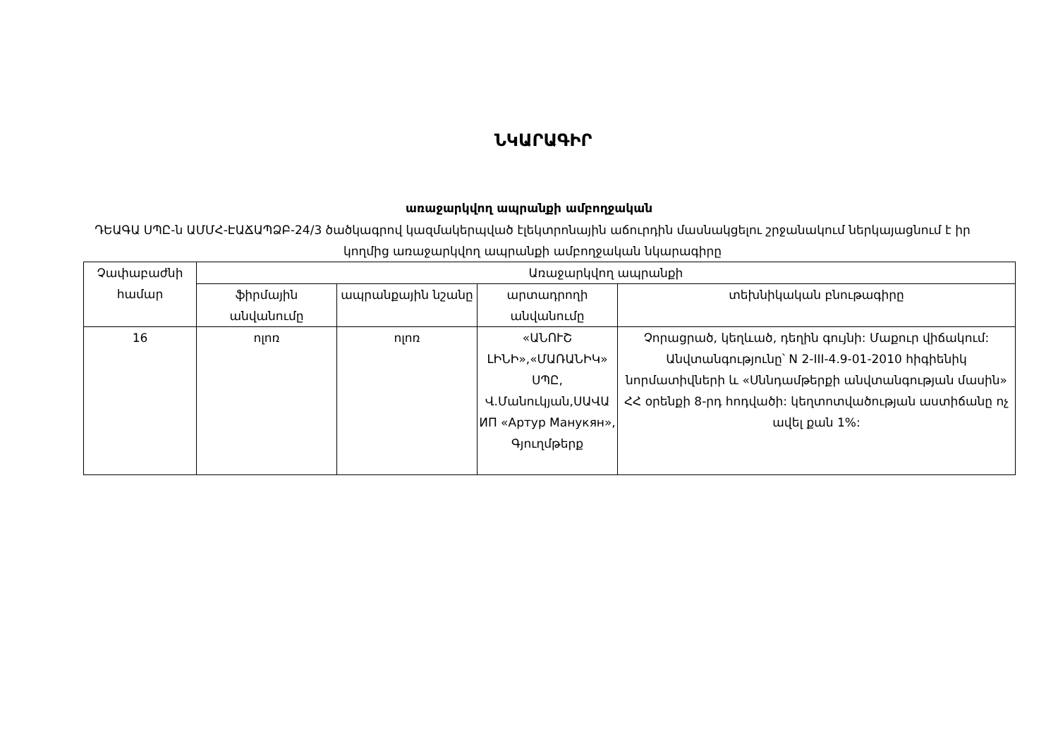ՆԿԱՐԱԳԻՐ
առաջարկվող ապրանքի ամբողջական
ԴԵԱԳԱ ՍՊԸ-ն ԱՄՄՀ-ԷԱՃԱՊՁԲ-24/3 ծածկագրով կազմակերպված էլեկտրոնային աճուրդին մասնակցելու շրջանակում ներկայացնում է իր կողմից առաջարկվող ապրանքի ամբողջական նկարագիրը
| Չափաբաժնի համար | Առաջարկվող ապրանքի | | | |
| --- | --- | --- | --- | --- |
| | ֆիրմային անվանումը | ապրանքային նշանը | արտադրողի անվանումը | տեխնիկական բնութագիրը |
| 16 | ոլոռ | ոլոռ | «ԱՆՈՒՇ ԼԻՆԻ»,«ՄԱՌԱՆԻԿ» ՍՊԸ, Վ.Մանուկյան,ՍԱՎԱ ИП «Артур Манукян», Գյուղմթերք | Չորացրած, կեղևած, դեղին գույնի: Մաքուր վիճակում: Անվտանգությունը՝ N 2-III-4.9-01-2010 հիգիենիկ նորմատիվների և «Սննդամթերքի անվտանգության մասին» ՀՀ օրենքի 8-րդ հոդվածի: կեղտոտվածության աստիճանը ոչ ավել քան 1%: |